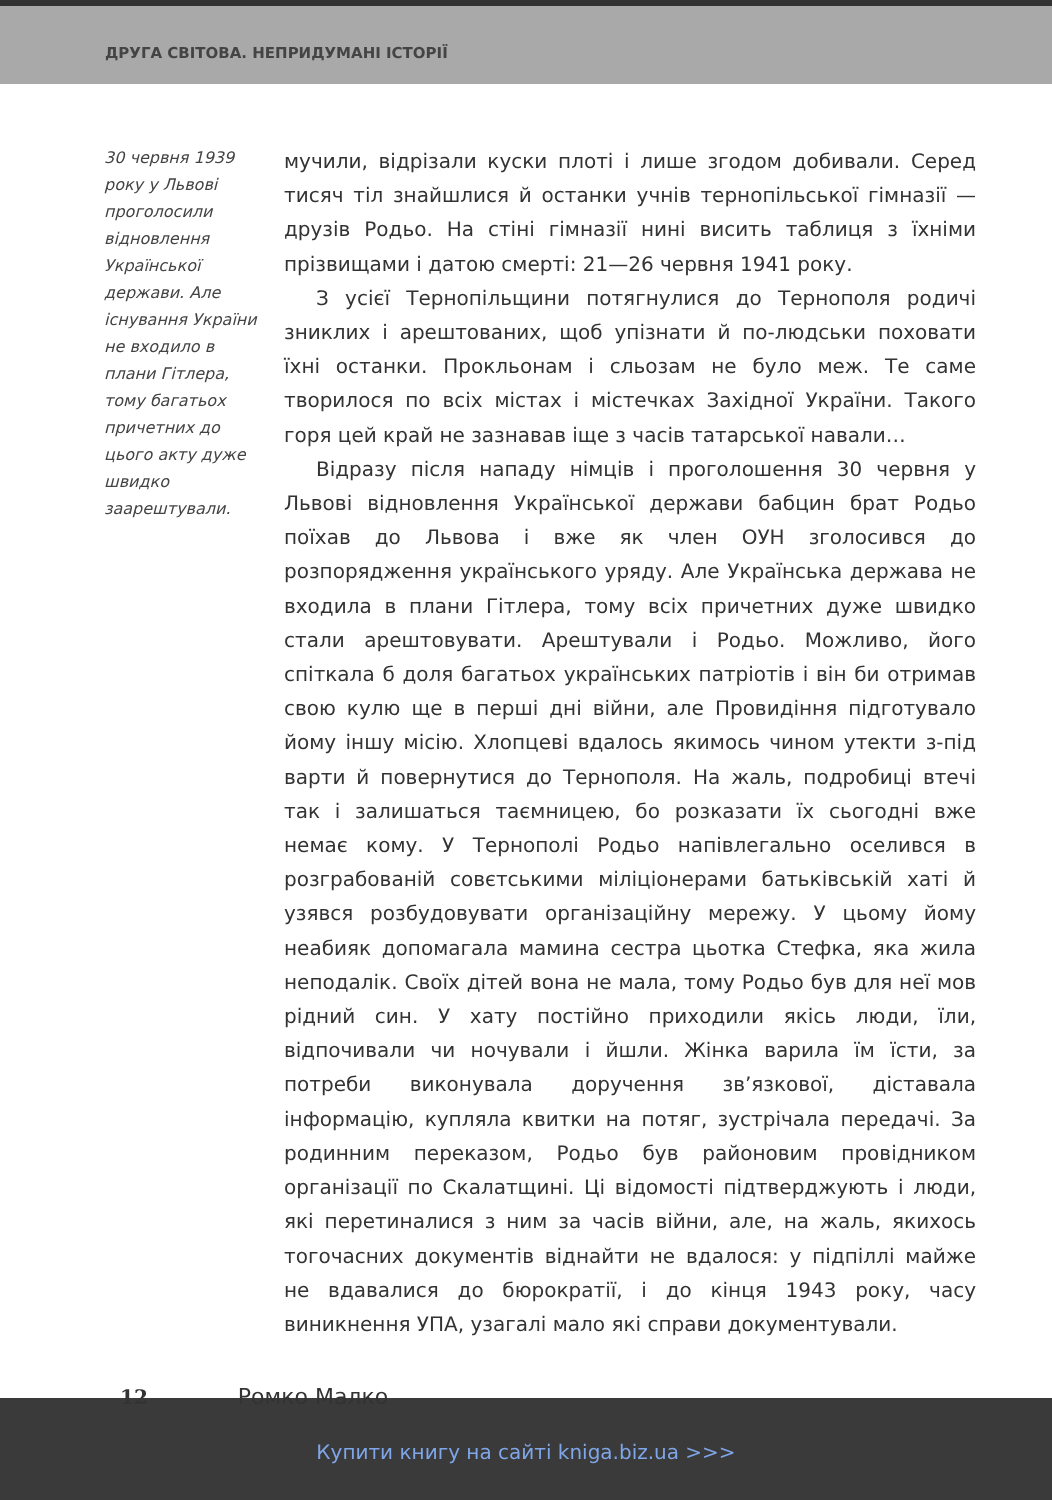ДРУГА СВІТОВА. НЕПРИДУМАНІ ІСТОРІЇ
30 червня 1939 року у Львові проголосили відновлення Української держави. Але існування України не входило в плани Гітлера, тому багатьох причетних до цього акту дуже швидко заарештували.
мучили, відрізали куски плоті і лише згодом добивали. Серед тисяч тіл знайшлися й останки учнів тернопільської гімназії — друзів Родьо. На стіні гімназії нині висить таблиця з їхніми прізвищами і датою смерті: 21—26 червня 1941 року.
З усієї Тернопільщини потягнулися до Тернополя родичі зниклих і арештованих, щоб упізнати й по-людськи поховати їхні останки. Прокльонам і сльозам не було меж. Те саме творилося по всіх містах і містечках Західної України. Такого горя цей край не зазнавав іще з часів татарської навали…
Відразу після нападу німців і проголошення 30 червня у Львові відновлення Української держави бабцин брат Родьо поїхав до Львова і вже як член ОУН зголосився до розпорядження українського уряду. Але Українська держава не входила в плани Гітлера, тому всіх причетних дуже швидко стали арештовувати. Арештували і Родьо. Можливо, його спіткала б доля багатьох українських патріотів і він би отримав свою кулю ще в перші дні війни, але Провидіння підготувало йому іншу місію. Хлопцеві вдалось якимось чином утекти з-під варти й повернутися до Тернополя. На жаль, подробиці втечі так і залишаться таємницею, бо розказати їх сьогодні вже немає кому. У Тернополі Родьо напівлегально оселився в розграбованій совєтськими міліціонерами батьківській хаті й узявся розбудовувати організаційну мережу. У цьому йому неабияк допомагала мамина сестра цьотка Стефка, яка жила неподалік. Своїх дітей вона не мала, тому Родьо був для неї мов рідний син. У хату постійно приходили якісь люди, їли, відпочивали чи ночували і йшли. Жінка варила їм їсти, за потреби виконувала доручення зв’язкової, діставала інформацію, купляла квитки на потяг, зустрічала передачі. За родинним переказом, Родьо був районовим провідником організації по Скалатщині. Ці відомості підтверджують і люди, які перетиналися з ним за часів війни, але, на жаль, якихось тогочасних документів віднайти не вдалося: у підпіллі майже не вдавалися до бюрократії, і до кінця 1943 року, часу виникнення УПА, узагалі мало які справи документували.
12 Ромко Малко
Купити книгу на сайті kniga.biz.ua >>>